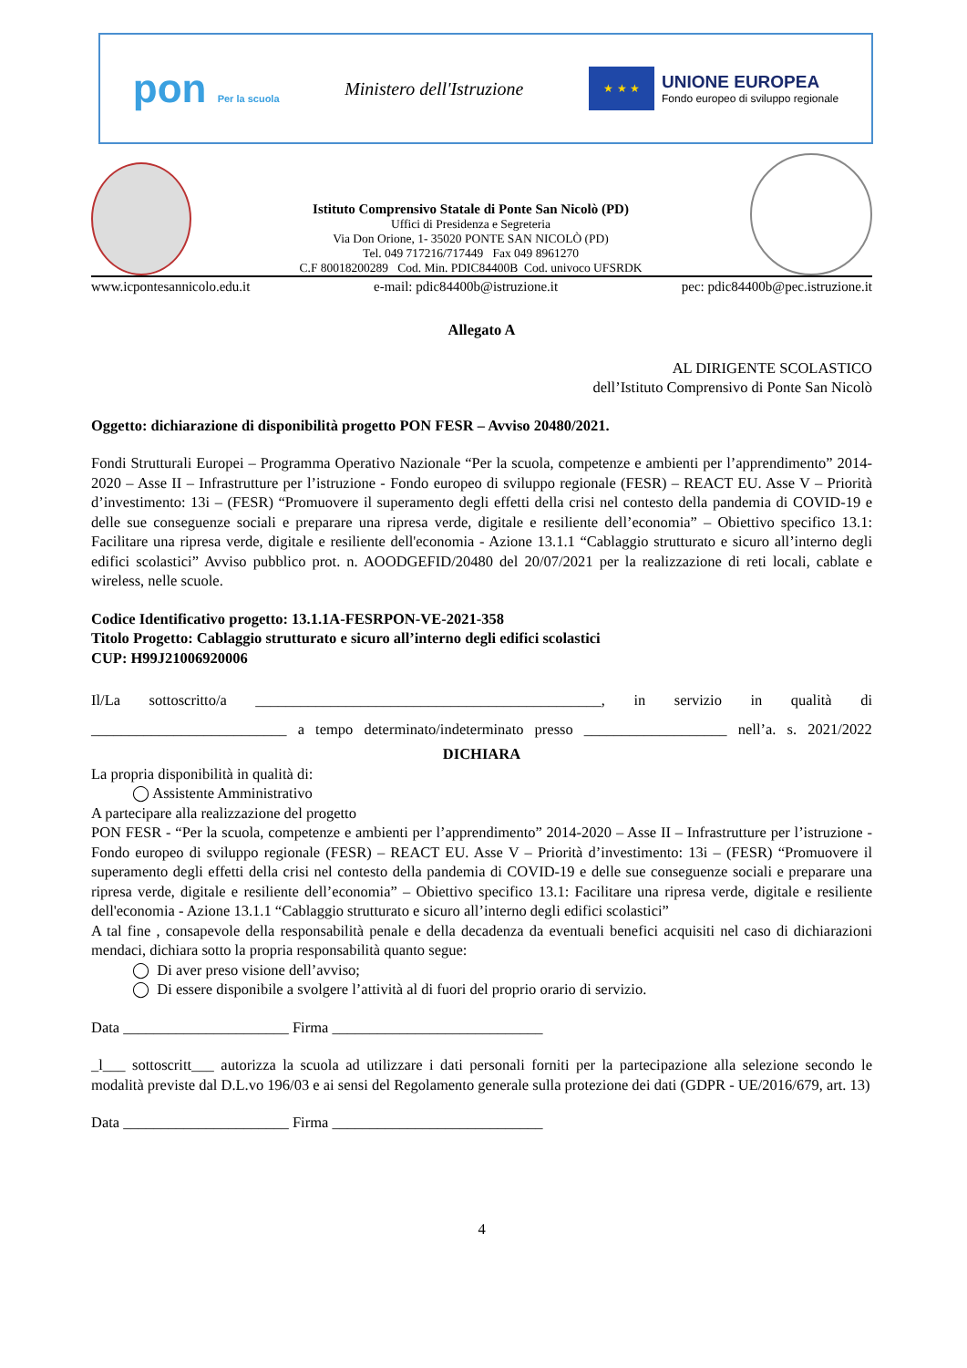pon Per la scuola
Ministero dell'Istruzione
★ ★ ★
UNIONE EUROPEA
Fondo europeo di sviluppo regionale
Istituto Comprensivo Statale di Ponte San Nicolò (PD)
Uffici di Presidenza e Segreteria
Via Don Orione, 1- 35020 PONTE SAN NICOLÒ (PD)
Tel. 049 717216/717449 Fax 049 8961270
C.F 80018200289 Cod. Min. PDIC84400B Cod. univoco UFSRDK
www.icpontesannicolo.edu.it e-mail: pdic84400b@istruzione.it pec: pdic84400b@pec.istruzione.it
Allegato A
AL DIRIGENTE SCOLASTICO
dell’Istituto Comprensivo di Ponte San Nicolò
Oggetto: dichiarazione di disponibilità progetto PON FESR – Avviso 20480/2021.
Fondi Strutturali Europei – Programma Operativo Nazionale “Per la scuola, competenze e ambienti per l’apprendimento” 2014-2020 – Asse II – Infrastrutture per l’istruzione - Fondo europeo di sviluppo regionale (FESR) – REACT EU. Asse V – Priorità d’investimento: 13i – (FESR) “Promuovere il superamento degli effetti della crisi nel contesto della pandemia di COVID-19 e delle sue conseguenze sociali e preparare una ripresa verde, digitale e resiliente dell’economia” – Obiettivo specifico 13.1: Facilitare una ripresa verde, digitale e resiliente dell'economia - Azione 13.1.1 “Cablaggio strutturato e sicuro all’interno degli edifici scolastici” Avviso pubblico prot. n. AOODGEFID/20480 del 20/07/2021 per la realizzazione di reti locali, cablate e wireless, nelle scuole.
Codice Identificativo progetto: 13.1.1A-FESRPON-VE-2021-358
Titolo Progetto: Cablaggio strutturato e sicuro all’interno degli edifici scolastici
CUP: H99J21006920006
Il/La sottoscritto/a ______________________________________________, in servizio in qualità di __________________________ a tempo determinato/indeterminato presso ___________________ nell’a. s. 2021/2022
DICHIARA
La propria disponibilità in qualità di:
◯ Assistente Amministrativo
A partecipare alla realizzazione del progetto
PON FESR - “Per la scuola, competenze e ambienti per l’apprendimento” 2014-2020 – Asse II – Infrastrutture per l’istruzione - Fondo europeo di sviluppo regionale (FESR) – REACT EU. Asse V – Priorità d’investimento: 13i – (FESR) “Promuovere il superamento degli effetti della crisi nel contesto della pandemia di COVID-19 e delle sue conseguenze sociali e preparare una ripresa verde, digitale e resiliente dell’economia” – Obiettivo specifico 13.1: Facilitare una ripresa verde, digitale e resiliente dell'economia - Azione 13.1.1 “Cablaggio strutturato e sicuro all’interno degli edifici scolastici”
A tal fine , consapevole della responsabilità penale e della decadenza da eventuali benefici acquisiti nel caso di dichiarazioni mendaci, dichiara sotto la propria responsabilità quanto segue:
◯ Di aver preso visione dell’avviso;
◯ Di essere disponibile a svolgere l’attività al di fuori del proprio orario di servizio.
Data ______________________ Firma ____________________________
_l___ sottoscritt___ autorizza la scuola ad utilizzare i dati personali forniti per la partecipazione alla selezione secondo le modalità previste dal D.L.vo 196/03 e ai sensi del Regolamento generale sulla protezione dei dati (GDPR - UE/2016/679, art. 13)
Data ______________________ Firma ____________________________
4